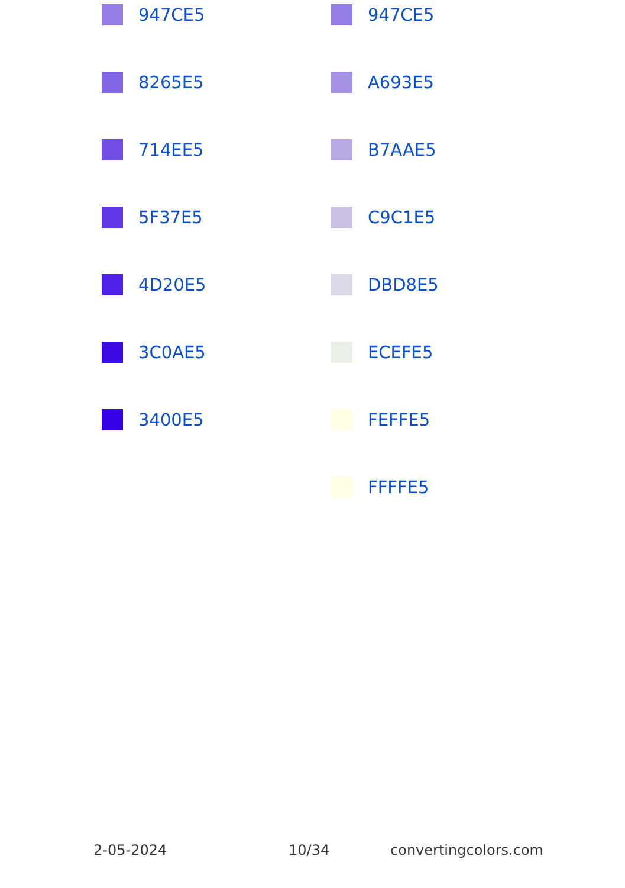947CE5
8265E5
714EE5
5F37E5
4D20E5
3C0AE5
3400E5
947CE5
A693E5
B7AAE5
C9C1E5
DBD8E5
ECEFE5
FEFFE5
FFFFE5
2-05-2024 10/34 convertingcolors.com